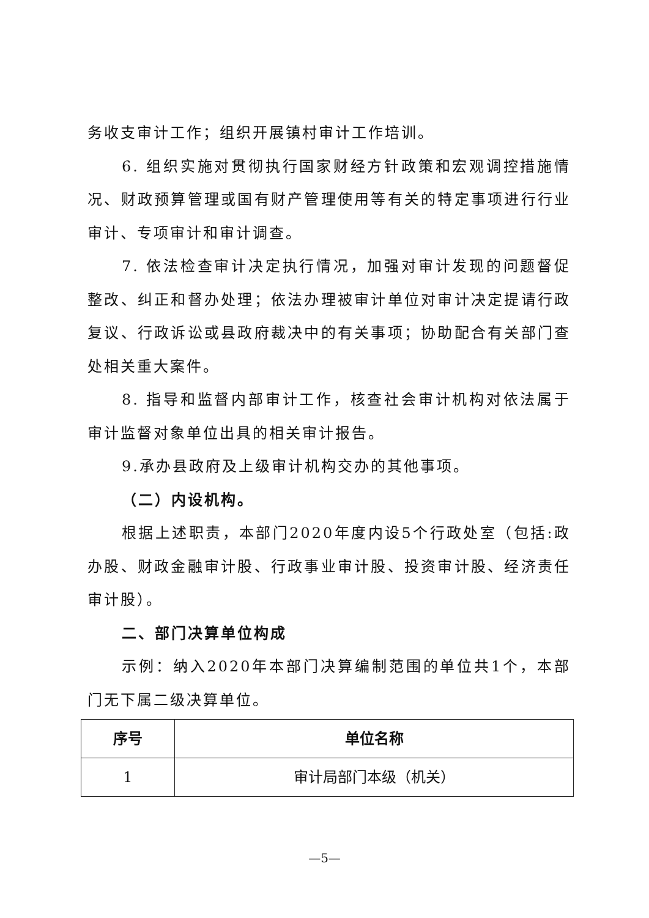务收支审计工作；组织开展镇村审计工作培训。
6. 组织实施对贯彻执行国家财经方针政策和宏观调控措施情况、财政预算管理或国有财产管理使用等有关的特定事项进行行业审计、专项审计和审计调查。
7. 依法检查审计决定执行情况，加强对审计发现的问题督促整改、纠正和督办处理；依法办理被审计单位对审计决定提请行政复议、行政诉讼或县政府裁决中的有关事项；协助配合有关部门查处相关重大案件。
8. 指导和监督内部审计工作，核查社会审计机构对依法属于审计监督对象单位出具的相关审计报告。
9.承办县政府及上级审计机构交办的其他事项。
（二）内设机构。
根据上述职责，本部门2020年度内设5个行政处室（包括:政办股、财政金融审计股、行政事业审计股、投资审计股、经济责任审计股）。
二、部门决算单位构成
示例：纳入2020年本部门决算编制范围的单位共1个，本部门无下属二级决算单位。
| 序号 | 单位名称 |
| --- | --- |
| 1 | 审计局部门本级（机关） |
—5—